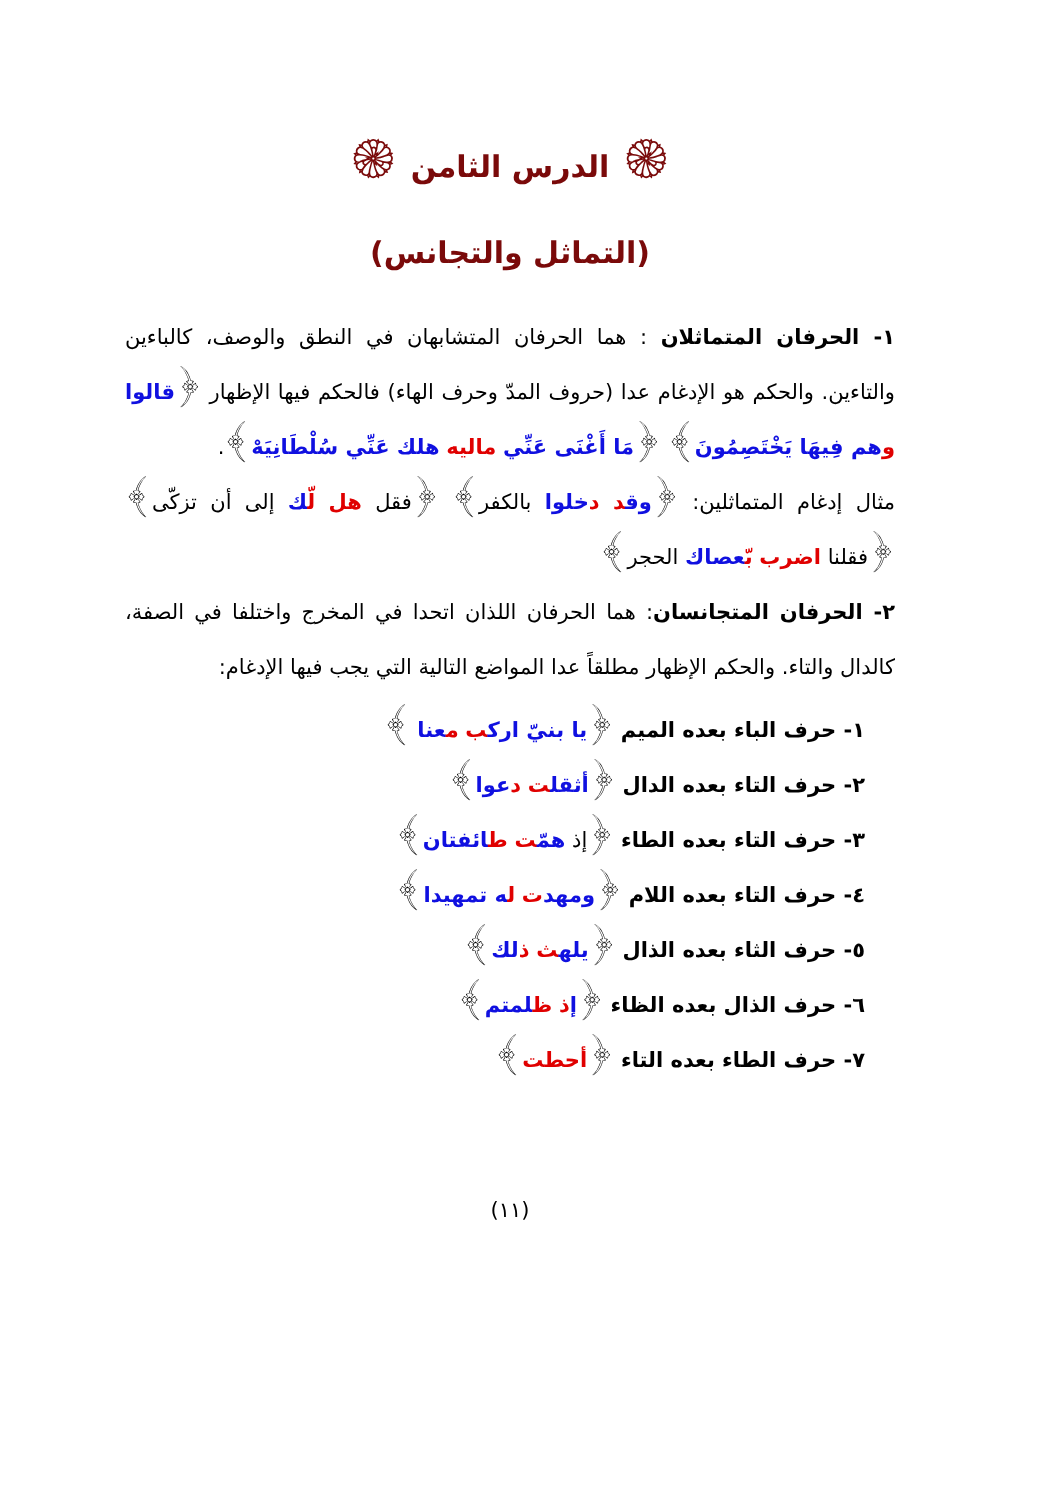۞ الدرس الثامن ۞
(التماثل والتجانس)
١- الحرفان المتماثلان : هما الحرفان المتشابهان في النطق والوصف، كالباءين والتاءين. والحكم هو الإدغام عدا (حروف المدّ وحرف الهاء) فالحكم فيها الإظهار ﴿قالوا وهم فِيهَا يَخْتَصِمُونَ﴾ ﴿مَا أَغْنَى عَنِّي ماليه هلك عَنِّي سُلْطَانِيَهْ﴾.
مثال إدغام المتماثلين: ﴿وق د دخلوا بالكفر﴾ ﴿فقل هل لّك إلى أن تزكّى﴾ ﴿فقلنا اضرب بّعصاك الحجر﴾
٢- الحرفان المتجانسان: هما الحرفان اللذان اتحدا في المخرج واختلفا في الصفة، كالدال والتاء. والحكم الإظهار مطلقاً عدا المواضع التالية التي يجب فيها الإدغام:
١- حرف الباء بعده الميم ﴿يا بنيّ ارك ب معنا ﴾
٢- حرف التاء بعده الدال ﴿أثقل ت دعوا﴾
٣- حرف التاء بعده الطاء ﴿إذ همّت طائفتان﴾
٤- حرف التاء بعده اللام ﴿ومهد ت له تمهيدا﴾
٥- حرف الثاء بعده الذال ﴿يله ث ذلك﴾
٦- حرف الذال بعده الظاء ﴿إذ ظلمتم﴾
٧- حرف الطاء بعده التاء ﴿أحطت﴾
(١١)